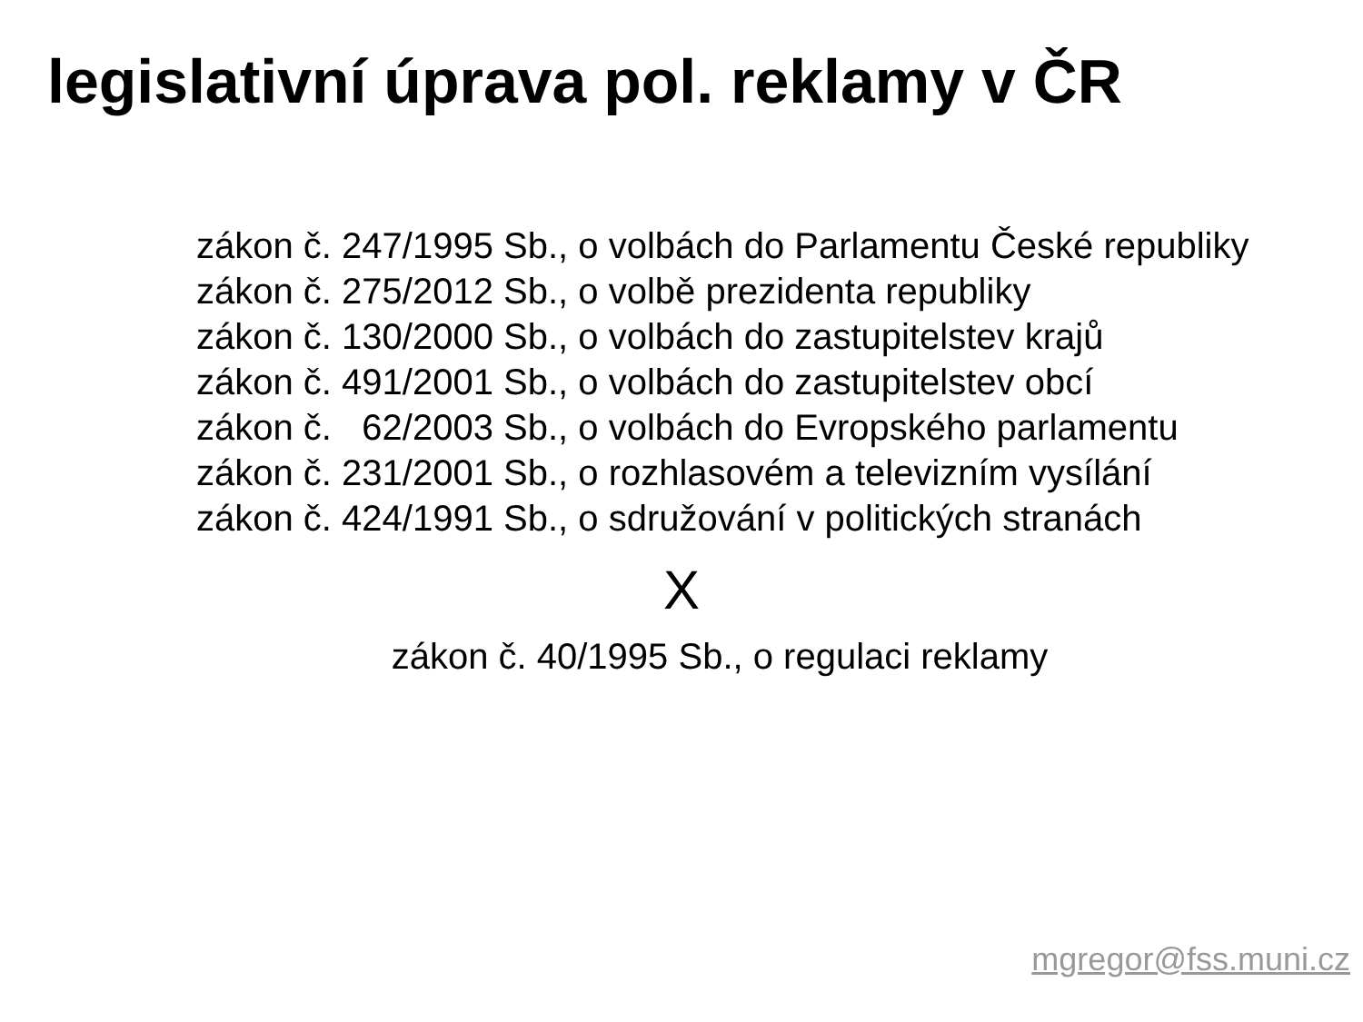legislativní úprava pol. reklamy v ČR
zákon č. 247/1995 Sb., o volbách do Parlamentu České republiky
zákon č. 275/2012 Sb., o volbě prezidenta republiky
zákon č. 130/2000 Sb., o volbách do zastupitelstev krajů
zákon č. 491/2001 Sb., o volbách do zastupitelstev obcí
zákon č. 62/2003 Sb., o volbách do Evropského parlamentu
zákon č. 231/2001 Sb., o rozhlasovém a televizním vysílání
zákon č. 424/1991 Sb., o sdružování v politických stranách
X
zákon č. 40/1995 Sb., o regulaci reklamy
mgregor@fss.muni.cz